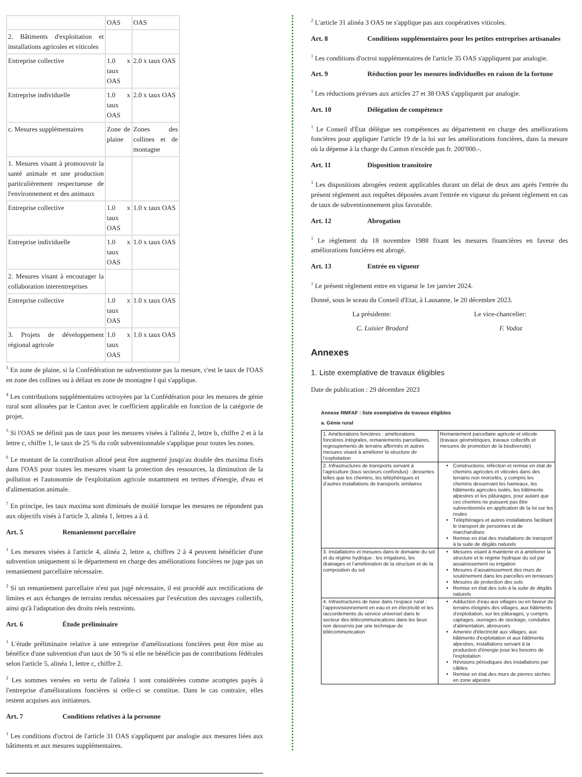| | OAS | OAS |
| 2. Bâtiments d'exploitation et installations agricoles et viticoles | | |
| Entreprise collective | 1.0 x taux OAS | 2.0 x taux OAS |
| Entreprise individuelle | 1.0 x taux OAS | 2.0 x taux OAS |
| c. Mesures supplémentaires | Zone de plaine | Zones des collines et de montagne |
| 1. Mesures visant à promouvoir la santé animale et une production particulièrement respectueuse de l'environnement et des animaux | | |
| Entreprise collective | 1.0 x taux OAS | 1.0 x taux OAS |
| Entreprise individuelle | 1.0 x taux OAS | 1.0 x taux OAS |
| 2. Mesures visant à encourager la collaboration interentreprises | | |
| Entreprise collective | 1.0 x taux OAS | 1.0 x taux OAS |
| 3. Projets de développement régional agricole | 1.0 x taux OAS | 1.0 x taux OAS |
<sup>3</sup> En zone de plaine, si la Confédération ne subventionne pas la mesure, c'est le taux de l'OAS en zone des collines ou à défaut en zone de montagne I qui s'applique.
<sup>4</sup> Les contributions supplémentaires octroyées par la Confédération pour les mesures de génie rural sont allouées par le Canton avec le coefficient applicable en fonction de la catégorie de projet.
<sup>5</sup> Si l'OAS ne définit pas de taux pour les mesures visées à l'alinéa 2, lettre b, chiffre 2 et à la lettre c, chiffre 1, le taux de 25 % du coût subventionnable s'applique pour toutes les zones.
<sup>6</sup> Le montant de la contribution alloué peut être augmenté jusqu'au double des maxima fixés dans l'OAS pour toutes les mesures visant la protection des ressources, la diminution de la pollution et l'autonomie de l'exploitation agricole notamment en termes d'énergie, d'eau et d'alimentation animale.
<sup>7</sup> En principe, les taux maxima sont diminués de moitié lorsque les mesures ne répondent pas aux objectifs visés à l'article 3, alinéa 1, lettres a à d.
Art. 5 Remaniement parcellaire
<sup>1</sup> Les mesures visées à l'article 4, alinéa 2, lettre a, chiffres 2 à 4 peuvent bénéficier d'une subvention uniquement si le département en charge des améliorations foncières ne juge pas un remaniement parcellaire nécessaire.
<sup>2</sup> Si un remaniement parcellaire n'est pas jugé nécessaire, il est procédé aux rectifications de limites et aux échanges de terrains rendus nécessaires par l'exécution des ouvrages collectifs, ainsi qu'à l'adaptation des droits réels restreints.
Art. 6 Étude préliminaire
<sup>1</sup> L'étude préliminaire relative à une entreprise d'améliorations foncières peut être mise au bénéfice d'une subvention d'un taux de 50 % si elle ne bénéficie pas de contributions fédérales selon l'article 5, alinéa 1, lettre c, chiffre 2.
<sup>2</sup> Les sommes versées en vertu de l'alinéa 1 sont considérées comme acomptes payés à l'entreprise d'améliorations foncières si celle-ci se constitue. Dans le cas contraire, elles restent acquises aux initiateurs.
Art. 7 Conditions relatives à la personne
<sup>1</sup> Les conditions d'octroi de l'article 31 OAS s'appliquent par analogie aux mesures liées aux bâtiments et aux mesures supplémentaires.
<sup>2</sup> L'article 31 alinéa 3 OAS ne s'applique pas aux coopératives viticoles.
Art. 8 Conditions supplémentaires pour les petites entreprises artisanales
<sup>1</sup> Les conditions d'octroi supplémentaires de l'article 35 OAS s'appliquent par analogie.
Art. 9 Réduction pour les mesures individuelles en raison de la fortune
<sup>1</sup> Les réductions prévues aux articles 27 et 38 OAS s'appliquent par analogie.
Art. 10 Délégation de compétence
<sup>1</sup> Le Conseil d'État délègue ses compétences au département en charge des améliorations foncières pour appliquer l'article 19 de la loi sur les améliorations foncières, dans la mesure où la dépense à la charge du Canton n'excède pas fr. 200'000.-.
Art. 11 Disposition transitoire
<sup>1</sup> Les dispositions abrogées restent applicables durant un délai de deux ans après l'entrée du présent règlement aux requêtes déposées avant l'entrée en vigueur du présent règlement en cas de taux de subventionnement plus favorable.
Art. 12 Abrogation
<sup>1</sup> Le règlement du 18 novembre 1988 fixant les mesures financières en faveur des améliorations foncières est abrogé.
Art. 13 Entrée en vigueur
<sup>1</sup> Le présent règlement entre en vigueur le 1er janvier 2024.
Donné, sous le sceau du Conseil d'Etat, à Lausanne, le 20 décembre 2023.
La présidente: Le vice-chancelier:
C. Luisier Brodard F. Vodoz
Annexes
1. Liste exemplative de travaux éligibles
Date de publication : 29 décembre 2023
Annexe RMFAF : liste exemplative de travaux éligibles
a. Génie rural
| 1. Améliorations foncières : améliorations foncières intégrales, remaniements parcellaires, regroupements de terrains affermés et autres mesures visant à améliorer la structure de l’exploitation | Remaniement parcellaire agricole et viticole (travaux géométriques, travaux collectifs et mesures de promotion de la biodiversité) |
| 2. Infrastructures de transports servant à l’agriculture (tous secteurs confondus) : dessertes telles que les chemins, les téléphériques et d’autres installations de transports similaires | Constructions, réfection et remise en état de chemins agricoles et viticoles dans des terrains non morcelés, y compris les chemins desservant les hameaux, les bâtiments agricoles isolés, les bâtiments alpestres et les pâturages, pour autant que ces chemins ne puissent pas être subventionnés en application de la loi sur les routes Téléphérages et autres installations facilitant le transport de personnes et de marchandises Remise en état des installations de transport à la suite de dégâts naturels |
| 3. Installations et mesures dans le domaine du sol et du régime hydrique : les irrigations, les drainages et l’amélioration de la structure et de la composition du sol | Mesures visant à maintenir et à améliorer la structure et le régime hydrique du sol par assainissement ou irrigation Mesures d’assainissement des murs de soutènement dans les parcelles en terrasses Mesures de protection des sols Remise en état des sols à la suite de dégâts naturels |
| 4. Infrastructures de base dans l’espace rural : l’approvisionnement en eau et en électricité et les raccordements du service universel dans le secteur des télécommunications dans les lieux non desservis par une technique de télécommunication | Adduction d'eau aux villages ou en faveur de terrains éloignés des villages, aux bâtiments d'exploitation, sur les pâturages, y compris captages, ouvrages de stockage, conduites d'alimentation, abreuvoirs Amenée d'électricité aux villages, aux bâtiments d'exploitation et aux bâtiments alpestres, installations servant à la production d'énergie pour les besoins de l'exploitation Révisions périodiques des installations par câbles Remise en état des murs de pierres sèches en zone alpestre |